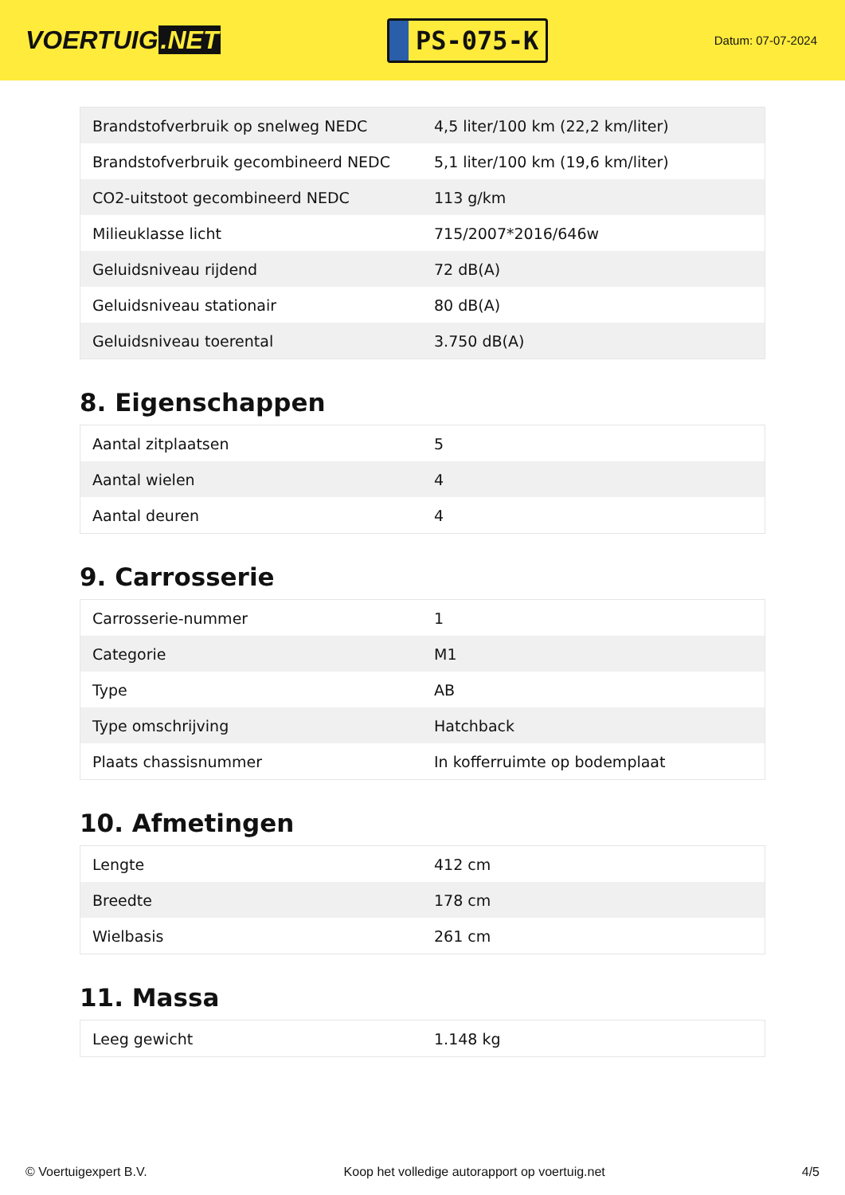VOERTUIG.NET
PS-075-K
Datum: 07-07-2024
| Brandstofverbruik op snelweg NEDC | 4,5 liter/100 km (22,2 km/liter) |
| Brandstofverbruik gecombineerd NEDC | 5,1 liter/100 km (19,6 km/liter) |
| CO2-uitstoot gecombineerd NEDC | 113 g/km |
| Milieuklasse licht | 715/2007*2016/646w |
| Geluidsniveau rijdend | 72 dB(A) |
| Geluidsniveau stationair | 80 dB(A) |
| Geluidsniveau toerental | 3.750 dB(A) |
8. Eigenschappen
| Aantal zitplaatsen | 5 |
| Aantal wielen | 4 |
| Aantal deuren | 4 |
9. Carrosserie
| Carrosserie-nummer | 1 |
| Categorie | M1 |
| Type | AB |
| Type omschrijving | Hatchback |
| Plaats chassisnummer | In kofferruimte op bodemplaat |
10. Afmetingen
| Lengte | 412 cm |
| Breedte | 178 cm |
| Wielbasis | 261 cm |
11. Massa
| Leeg gewicht | 1.148 kg |
© Voertuigexpert B.V. Koop het volledige autorapport op voertuig.net 4/5